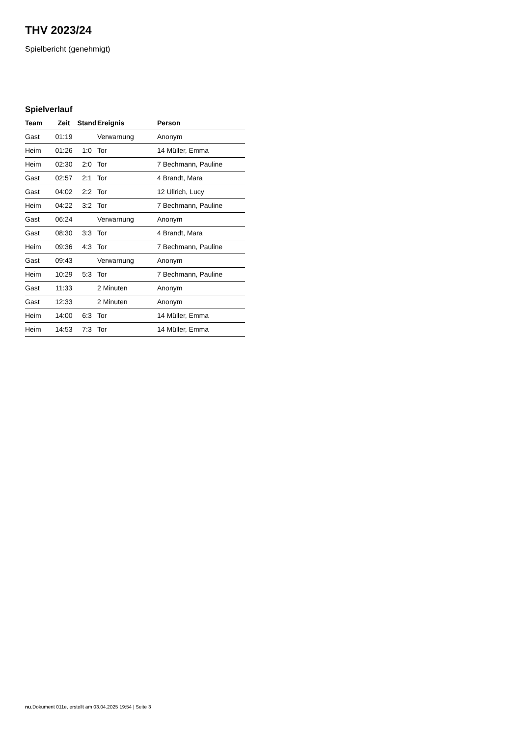THV 2023/24
Spielbericht (genehmigt)
Spielverlauf
| Team | Zeit | Stand | Ereignis | Person |
| --- | --- | --- | --- | --- |
| Gast | 01:19 | | Verwarnung | Anonym |
| Heim | 01:26 | 1:0 | Tor | 14 Müller, Emma |
| Heim | 02:30 | 2:0 | Tor | 7 Bechmann, Pauline |
| Gast | 02:57 | 2:1 | Tor | 4 Brandt, Mara |
| Gast | 04:02 | 2:2 | Tor | 12 Ullrich, Lucy |
| Heim | 04:22 | 3:2 | Tor | 7 Bechmann, Pauline |
| Gast | 06:24 | | Verwarnung | Anonym |
| Gast | 08:30 | 3:3 | Tor | 4 Brandt, Mara |
| Heim | 09:36 | 4:3 | Tor | 7 Bechmann, Pauline |
| Gast | 09:43 | | Verwarnung | Anonym |
| Heim | 10:29 | 5:3 | Tor | 7 Bechmann, Pauline |
| Gast | 11:33 | | 2 Minuten | Anonym |
| Gast | 12:33 | | 2 Minuten | Anonym |
| Heim | 14:00 | 6:3 | Tor | 14 Müller, Emma |
| Heim | 14:53 | 7:3 | Tor | 14 Müller, Emma |
nu.Dokument 011e, erstellt am 03.04.2025 19:54 | Seite 3